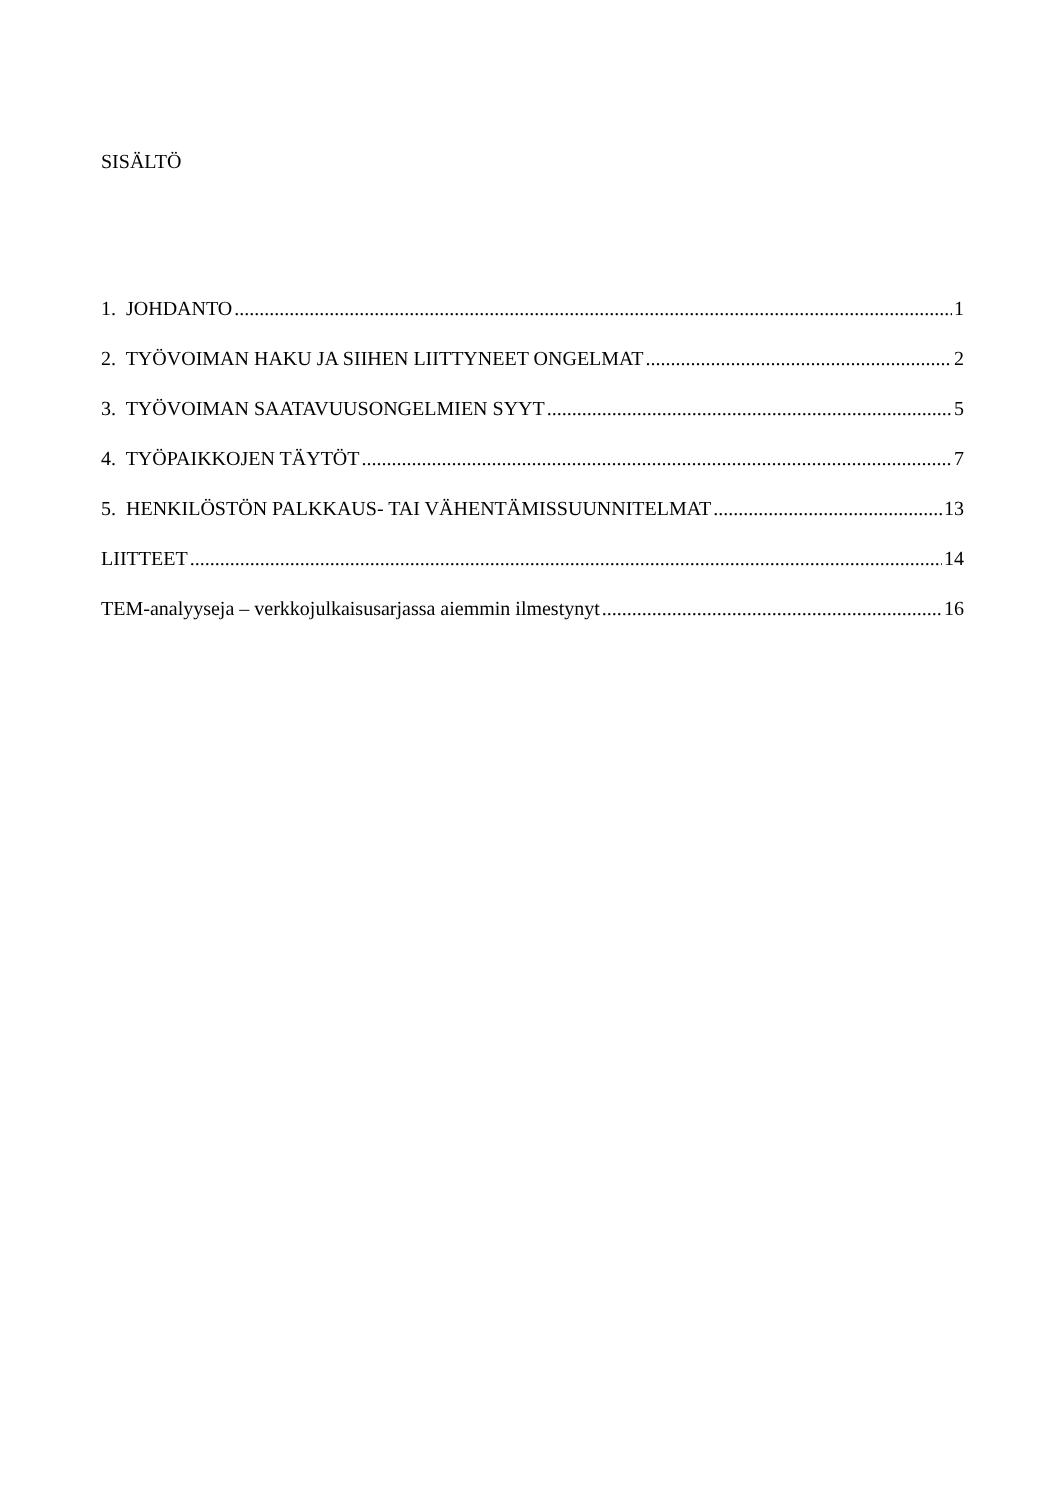SISÄLTÖ
1. JOHDANTO 1
2. TYÖVOIMAN HAKU JA SIIHEN LIITTYNEET ONGELMAT 2
3. TYÖVOIMAN SAATAVUUSONGELMIEN SYYT 5
4. TYÖPAIKKOJEN TÄYTÖT 7
5. HENKILÖSTÖN PALKKAUS- TAI VÄHENTÄMISSUUNNITELMAT 13
LIITTEET 14
TEM-analyyseja – verkkojulkaisusarjassa aiemmin ilmestynyt 16